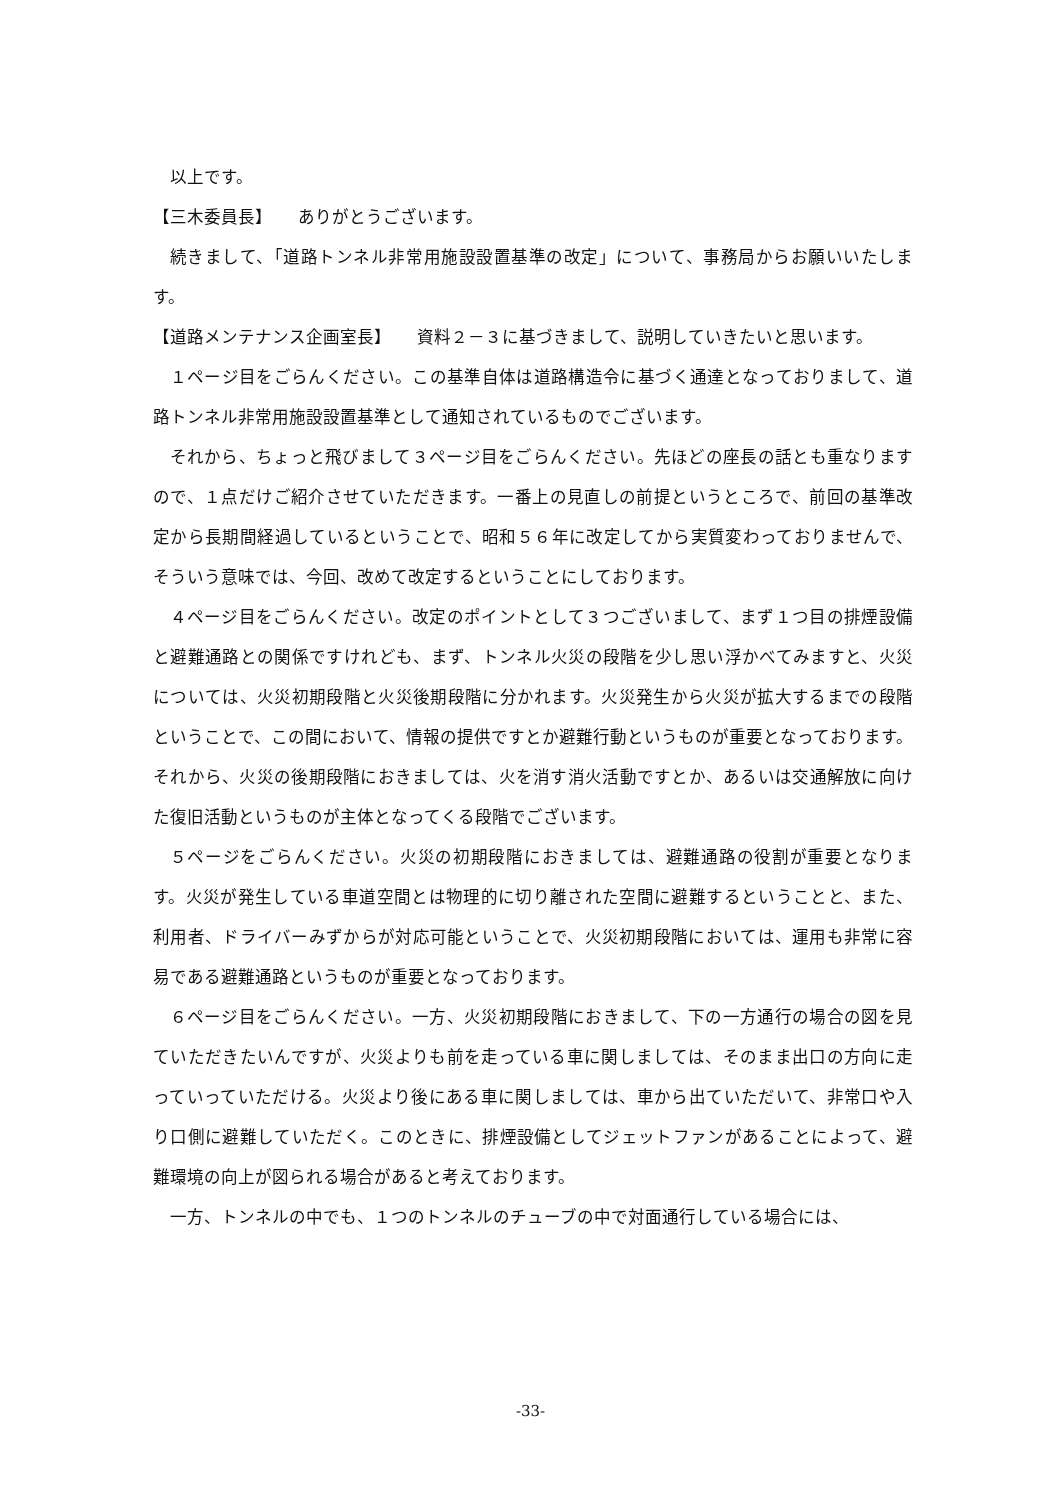以上です。
【三木委員長】　　ありがとうございます。
続きまして、「道路トンネル非常用施設設置基準の改定」について、事務局からお願いいたします。
【道路メンテナンス企画室長】　　資料２－３に基づきまして、説明していきたいと思います。
１ページ目をごらんください。この基準自体は道路構造令に基づく通達となっておりまして、道路トンネル非常用施設設置基準として通知されているものでございます。
それから、ちょっと飛びまして３ページ目をごらんください。先ほどの座長の話とも重なりますので、１点だけご紹介させていただきます。一番上の見直しの前提というところで、前回の基準改定から長期間経過しているということで、昭和５６年に改定してから実質変わっておりませんで、そういう意味では、今回、改めて改定するということにしております。
４ページ目をごらんください。改定のポイントとして３つございまして、まず１つ目の排煙設備と避難通路との関係ですけれども、まず、トンネル火災の段階を少し思い浮かべてみますと、火災については、火災初期段階と火災後期段階に分かれます。火災発生から火災が拡大するまでの段階ということで、この間において、情報の提供ですとか避難行動というものが重要となっております。それから、火災の後期段階におきましては、火を消す消火活動ですとか、あるいは交通解放に向けた復旧活動というものが主体となってくる段階でございます。
５ページをごらんください。火災の初期段階におきましては、避難通路の役割が重要となります。火災が発生している車道空間とは物理的に切り離された空間に避難するということと、また、利用者、ドライバーみずからが対応可能ということで、火災初期段階においては、運用も非常に容易である避難通路というものが重要となっております。
６ページ目をごらんください。一方、火災初期段階におきまして、下の一方通行の場合の図を見ていただきたいんですが、火災よりも前を走っている車に関しましては、そのまま出口の方向に走っていっていただける。火災より後にある車に関しましては、車から出ていただいて、非常口や入り口側に避難していただく。このときに、排煙設備としてジェットファンがあることによって、避難環境の向上が図られる場合があると考えております。
一方、トンネルの中でも、１つのトンネルのチューブの中で対面通行している場合には、
-33-